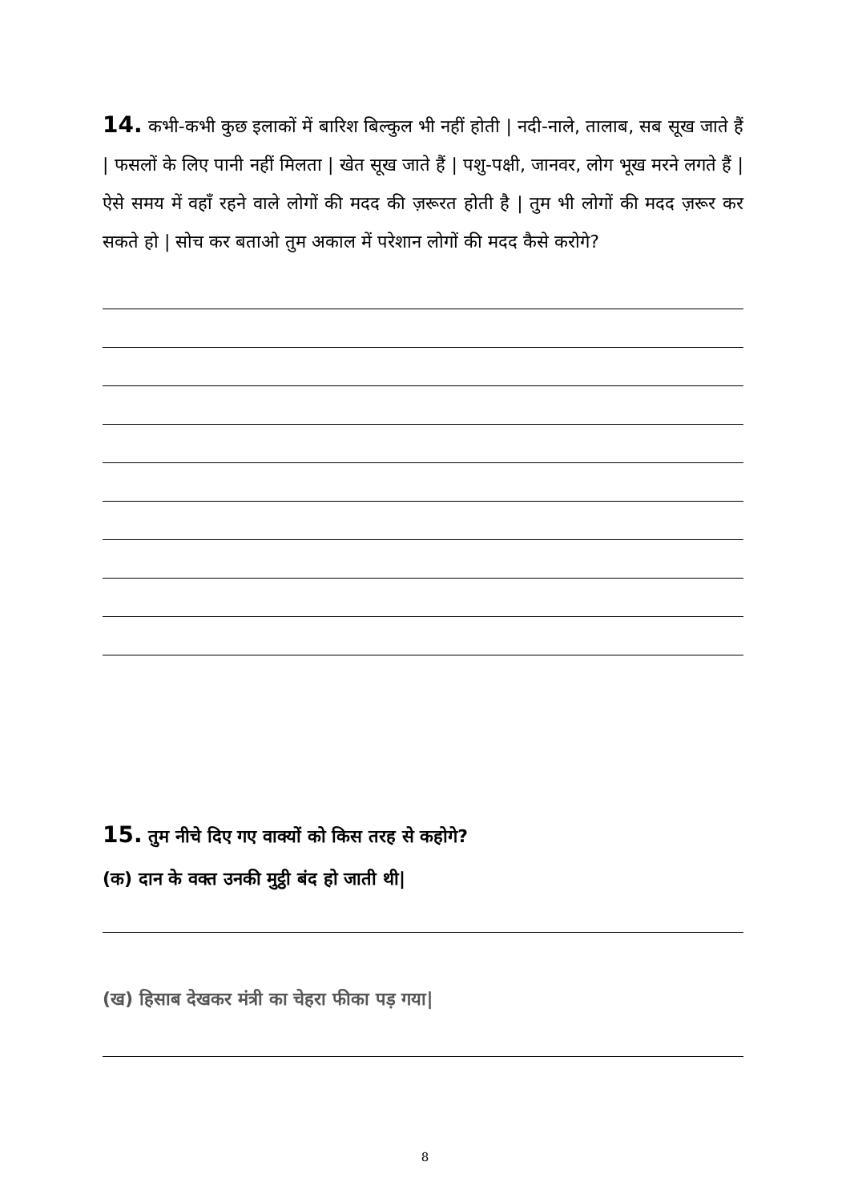14. कभी-कभी कुछ इलाकों में बारिश बिल्कुल भी नहीं होती | नदी-नाले, तालाब, सब सूख जाते हैं | फसलों के लिए पानी नहीं मिलता | खेत सूख जाते हैं | पशु-पक्षी, जानवर, लोग भूख मरने लगते हैं | ऐसे समय में वहाँ रहने वाले लोगों की मदद की ज़रूरत होती है | तुम भी लोगों की मदद ज़रूर कर सकते हो | सोच कर बताओ तुम अकाल में परेशान लोगों की मदद कैसे करोगे?
15. तुम नीचे दिए गए वाक्यों को किस तरह से कहोगे?
(क) दान के वक्त उनकी मुट्ठी बंद हो जाती थी|
(ख) हिसाब देखकर मंत्री का चेहरा फीका पड़ गया|
8